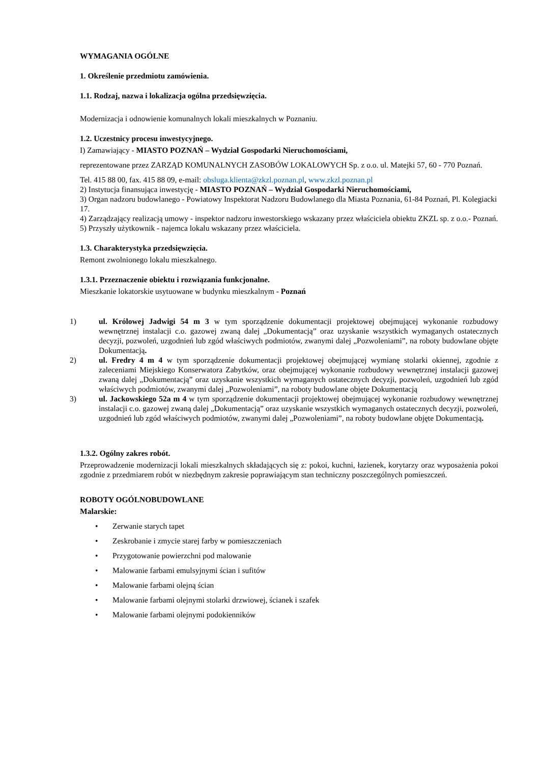WYMAGANIA OGÓLNE
1. Określenie przedmiotu zamówienia.
1.1. Rodzaj, nazwa i lokalizacja ogólna przedsięwzięcia.
Modernizacja i odnowienie komunalnych lokali mieszkalnych w Poznaniu.
1.2. Uczestnicy procesu inwestycyjnego.
I) Zamawiający - MIASTO POZNAŃ – Wydział Gospodarki Nieruchomościami,
reprezentowane przez ZARZĄD KOMUNALNYCH ZASOBÓW LOKALOWYCH Sp. z o.o. ul. Matejki 57, 60 - 770 Poznań.
Tel. 415 88 00, fax. 415 88 09, e-mail: obsluga.klienta@zkzl.poznan.pl, www.zkzl.poznan.pl
2) Instytucja finansująca inwestycję - MIASTO POZNAŃ – Wydział Gospodarki Nieruchomościami,
3) Organ nadzoru budowlanego - Powiatowy Inspektorat Nadzoru Budowlanego dla Miasta Poznania, 61-84 Poznań, Pl. Kolegiacki 17.
4) Zarządzający realizacją umowy - inspektor nadzoru inwestorskiego wskazany przez właściciela obiektu ZKZL sp. z o.o.- Poznań.
5) Przyszły użytkownik - najemca lokalu wskazany przez właściciela.
1.3. Charakterystyka przedsięwzięcia.
Remont zwolnionego lokalu mieszkalnego.
1.3.1. Przeznaczenie obiektu i rozwiązania funkcjonalne.
Mieszkanie lokatorskie usytuowane w budynku mieszkalnym - Poznań
1) ul. Królowej Jadwigi 54 m 3 w tym sporządzenie dokumentacji projektowej obejmującej wykonanie rozbudowy wewnętrznej instalacji c.o. gazowej zwaną dalej „Dokumentacją” oraz uzyskanie wszystkich wymaganych ostatecznych decyzji, pozwoleń, uzgodnień lub zgód właściwych podmiotów, zwanymi dalej „Pozwoleniami”, na roboty budowlane objęte Dokumentacją.
2) ul. Fredry 4 m 4 w tym sporządzenie dokumentacji projektowej obejmującej wymianę stolarki okiennej, zgodnie z zaleceniami Miejskiego Konserwatora Zabytków, oraz obejmującej wykonanie rozbudowy wewnętrznej instalacji gazowej zwaną dalej „Dokumentacją” oraz uzyskanie wszystkich wymaganych ostatecznych decyzji, pozwoleń, uzgodnień lub zgód właściwych podmiotów, zwanymi dalej „Pozwoleniami”, na roboty budowlane objęte Dokumentacją
3) ul. Jackowskiego 52a m 4 w tym sporządzenie dokumentacji projektowej obejmującej wykonanie rozbudowy wewnętrznej instalacji c.o. gazowej zwaną dalej „Dokumentacją” oraz uzyskanie wszystkich wymaganych ostatecznych decyzji, pozwoleń, uzgodnień lub zgód właściwych podmiotów, zwanymi dalej „Pozwoleniami”, na roboty budowlane objęte Dokumentacją.
1.3.2. Ogólny zakres robót.
Przeprowadzenie modernizacji lokali mieszkalnych składających się z: pokoi, kuchni, łazienek, korytarzy oraz wyposażenia pokoi zgodnie z przedmiarem robót w niezbędnym zakresie poprawiającym stan techniczny poszczególnych pomieszczeń.
ROBOTY OGÓLNOBUDOWLANE
Malarskie:
• Zerwanie starych tapet
• Zeskrobanie i zmycie starej farby w pomieszczeniach
• Przygotowanie powierzchni pod malowanie
• Malowanie farbami emulsyjnymi ścian i sufitów
• Malowanie farbami olejną ścian
• Malowanie farbami olejnymi stolarki drzwiowej, ścianek i szafek
• Malowanie farbami olejnymi podokienników